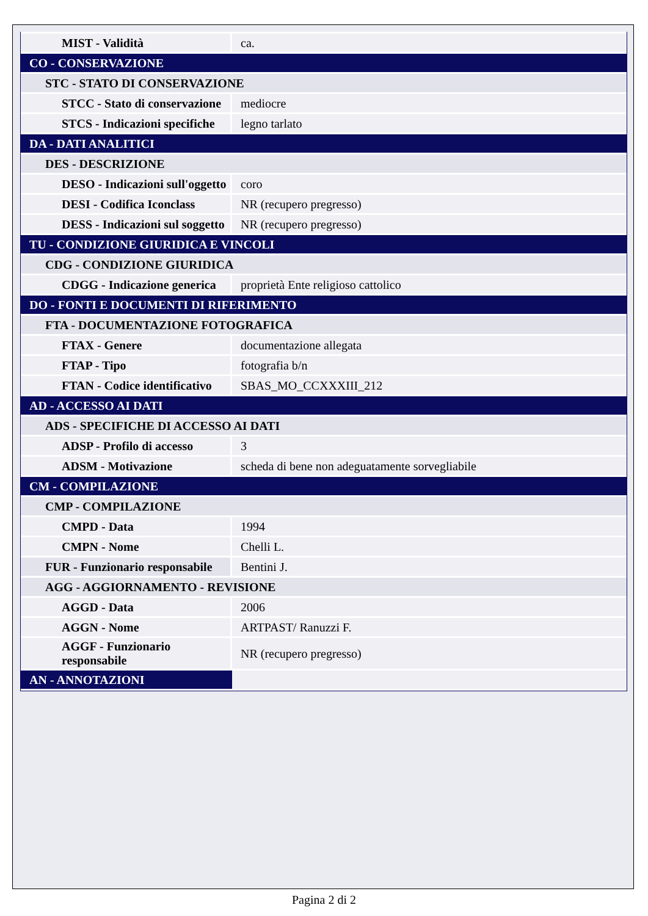| MIST - Validità | ca. |
| CO - CONSERVAZIONE | |
| STC - STATO DI CONSERVAZIONE | |
| STCC - Stato di conservazione | mediocre |
| STCS - Indicazioni specifiche | legno tarlato |
| DA - DATI ANALITICI | |
| DES - DESCRIZIONE | |
| DESO - Indicazioni sull'oggetto | coro |
| DESI - Codifica Iconclass | NR (recupero pregresso) |
| DESS - Indicazioni sul soggetto | NR (recupero pregresso) |
| TU - CONDIZIONE GIURIDICA E VINCOLI | |
| CDG - CONDIZIONE GIURIDICA | |
| CDGG - Indicazione generica | proprietà Ente religioso cattolico |
| DO - FONTI E DOCUMENTI DI RIFERIMENTO | |
| FTA - DOCUMENTAZIONE FOTOGRAFICA | |
| FTAX - Genere | documentazione allegata |
| FTAP - Tipo | fotografia b/n |
| FTAN - Codice identificativo | SBAS_MO_CCXXXIII_212 |
| AD - ACCESSO AI DATI | |
| ADS - SPECIFICHE DI ACCESSO AI DATI | |
| ADSP - Profilo di accesso | 3 |
| ADSM - Motivazione | scheda di bene non adeguatamente sorvegliabile |
| CM - COMPILAZIONE | |
| CMP - COMPILAZIONE | |
| CMPD - Data | 1994 |
| CMPN - Nome | Chelli L. |
| FUR - Funzionario responsabile | Bentini J. |
| AGG - AGGIORNAMENTO - REVISIONE | |
| AGGD - Data | 2006 |
| AGGN - Nome | ARTPAST/ Ranuzzi F. |
| AGGF - Funzionario responsabile | NR (recupero pregresso) |
| AN - ANNOTAZIONI | |
Pagina 2 di 2